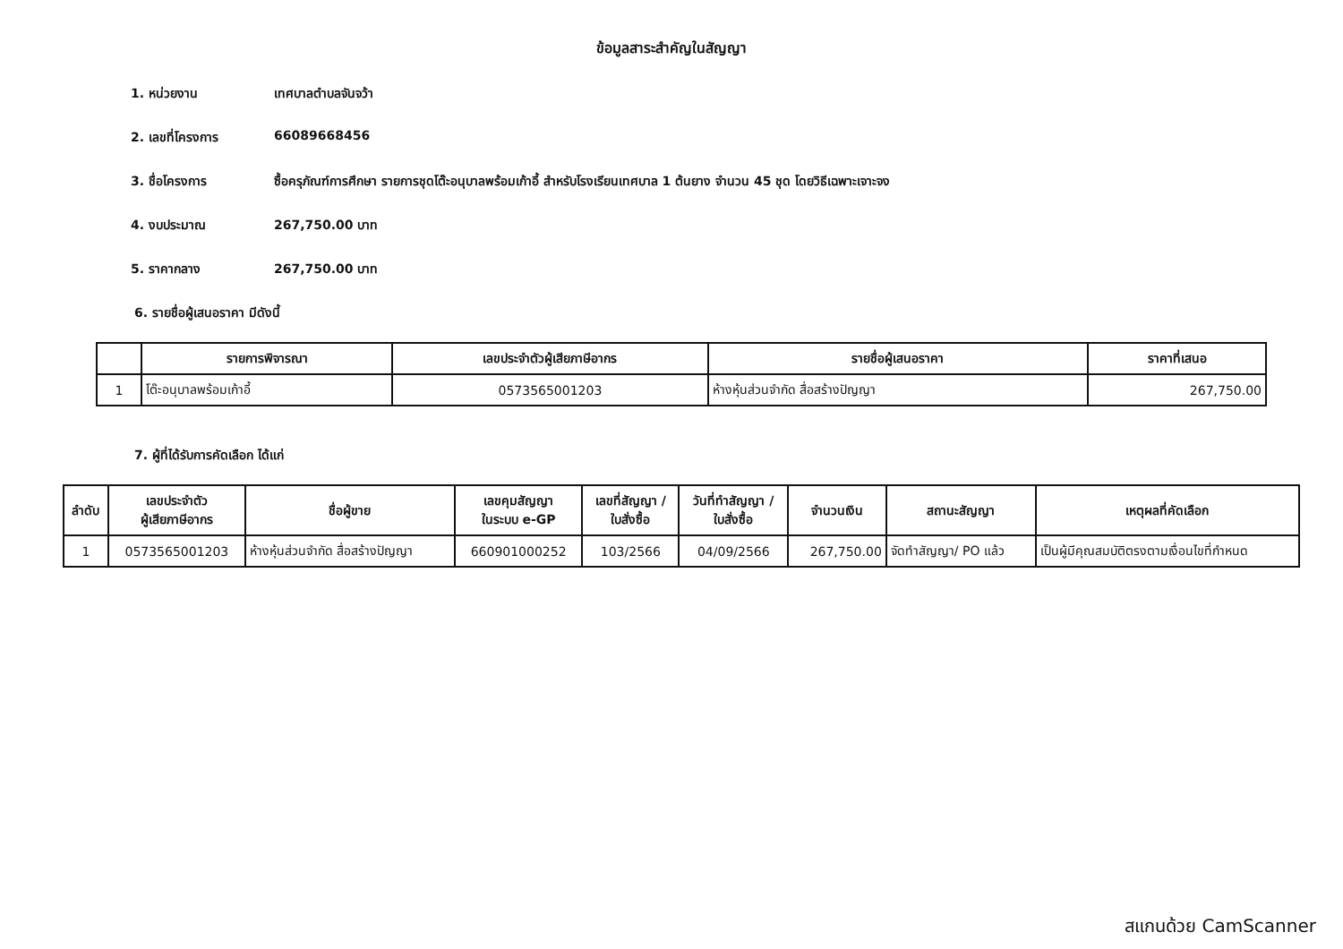ข้อมูลสาระสำคัญในสัญญา
1. หน่วยงาน เทศบาลตำบลจันจว้า
2. เลขที่โครงการ 66089668456
3. ชื่อโครงการ ซื้อครุภัณฑ์การศึกษา รายการชุดโต๊ะอนุบาลพร้อมเก้าอี้ สำหรับโรงเรียนเทศบาล 1 ต้นยาง จำนวน 45 ชุด โดยวิธีเฉพาะเจาะจง
4. งบประมาณ 267,750.00 บาท
5. ราคากลาง 267,750.00 บาท
6. รายชื่อผู้เสนอราคา มีดังนี้
| | รายการพิจารณา | เลขประจำตัวผู้เสียภาษีอากร | รายชื่อผู้เสนอราคา | ราคาที่เสนอ |
| --- | --- | --- | --- | --- |
| 1 | โต๊ะอนุบาลพร้อมเก้าอี้ | 0573565001203 | ห้างหุ้นส่วนจำกัด สื่อสร้างปัญญา | 267,750.00 |
7. ผู้ที่ได้รับการคัดเลือก ได้แก่
| ลำดับ | เลขประจำตัว ผู้เสียภาษีอากร | ชื่อผู้ขาย | เลขคุมสัญญา ในระบบ e-GP | เลขที่สัญญา / ใบสั่งซื้อ | วันที่ทำสัญญา / ใบสั่งซื้อ | จำนวนเงิน | สถานะสัญญา | เหตุผลที่คัดเลือก |
| --- | --- | --- | --- | --- | --- | --- | --- | --- |
| 1 | 0573565001203 | ห้างหุ้นส่วนจำกัด สื่อสร้างปัญญา | 660901000252 | 103/2566 | 04/09/2566 | 267,750.00 | จัดทำสัญญา/ PO แล้ว | เป็นผู้มีคุณสมบัติตรงตามเงื่อนไขที่กำหนด |
สแกนด้วย CamScanner